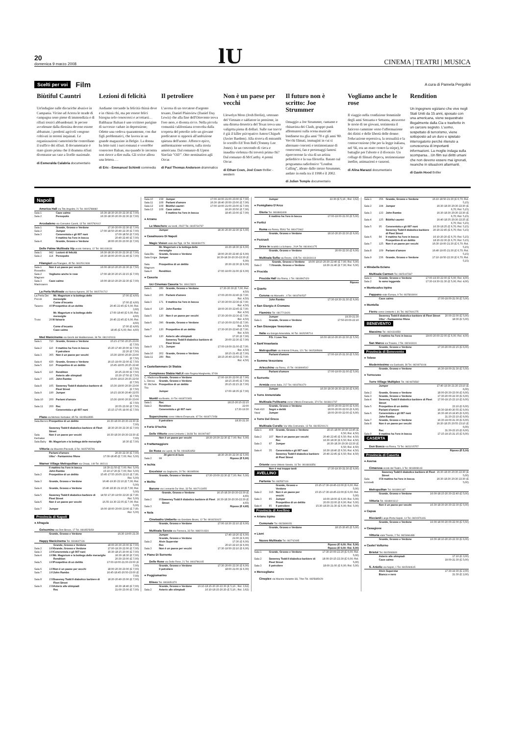20
domenica 9 marzo 2008
lU
CINEMA | TEATRI | MUSICA
Scelti per voi Film A cura di Pamela Pergolini
Biùtiful Cauntri
Un'indagine sulle discariche abusive in Campania. Vicino ad Acerra le strade di campagna sono piene di immondizia e di rifiuti tossici abbandonati: le pecore avvelenate dalla diossina devono essere abbattute, i prodotti agricoli vengono coltivati in terreni inquinati. Le organizzazioni camorristiche controllano il traffico dei rifiuti. Il documentario è stato girato prima che il dramma rifiuti diventasse un caso a livello nazionale.
di Esmeralda Calabria documentario
Lezioni di felicità
Andiamo cercando la felicità chissà dove e in chissà chi, ma per essere felici bisogna solo conoscersi e accettarsi…Balthazar Balsan è uno scrittore parigino di successo caduto in depressione; Odette una vedova quarantenne, con due figli problematici, che lavora in un grande magazzino in Belgio. La donna ha letto tutti i suoi romanzi e vorrebbe conoscere Balsan, ma quando lo incontra non riesce a dire nulla. Gli scrive allora una lettera….
di Eric - Emmanuel Schimtt commedia
Il petroliere
L'ascesa di un cercatore d'argento texano, Daniel Plainview (Daniel Day Lewis) che alla fine dell'Ottocento trova l'oro nero, e diventa ricco. Nella piccola comunità californiana sconvolta dalla scoperta del petrolio solo un giovane predicatore si opporrà all'ambizione spietata dell'uomo. Affresco epico, ambientazione western, sulla storia americana. Dal romanzo di Upton Sinclair "Oil!". Otto nomination agli Oscar.
di Paul Thomas Anderson drammatico
Non è un paese per vecchi
Llewelyn Moss (Josh Brolin), veterano del Vietnam e saldatore in pensione, in una distesa desertica del Texas trova una valigetta piena di dollari. Sulle sue tracce è già il killer psicopatico Anton Chigurh (Javier Bardem). Alla ricerca di entrambi lo sceriffo Ed Tom Bell (Tommy Lee Jones). In un crescendo di cieca e inaudita violenza chi troverà prima chi? Dal romanzo di McCarthy. 4 premi Oscar.
di Ethan Coen, Joel Coen thriller - western
Il futuro non è scritto: Joe Strummer
Omaggio a Joe Strummer, cantante e chitarrista dei Clash, gruppo punk affermatosi sulla scena musicale londinese tra glia anni '70 e gli anni '80. Vecchi filmati, immagini in cui si alternano concerti e testimonianze di conoscenti, fan e personaggi famosi ripercorrono la vita di un artista poliedrico e la sua filosofia. Basato sul programma radiofonico "London Calling", ideato dallo stesso Strummer, andato in onda tra il 1998 e il 2002.
di Julien Temple documentario
Vogliamo anche le rose
Il viaggio nella condizione femminile degli anni Sessanta e Settanta, attraverso le storie di tre giovani, testimonia il faticoso cammino verso l'affermazione dei diritti e delle libertà delle donne: l'educazione repressiva, la sessualità e la contraccezione (che per la legge italiana, nel '66, era un reato contro la stirpe), le battaglie per l'aborto e il divorzio. Un collage di filmati d'epoca, testimonianze inedite, animazioni e canzoni.
di Alina Marazzi documentario
Rendition
Un ingegnere egiziano che vive negli Stati Uniti da 15 anni, sposato con una americana, viene sequestrato illegalmente dalla Cia e trasferito in un carcere segreto. L'uomo, sospettato di terrorismo, viene sottoposto ad un duro e spietato interrogatorio perché ritenuto a conoscenza di importanti informazioni. La moglie indaga sulla scomparsa…Un film sui diritti umani che non devono essere mai ignorati, neanche in situazioni allarmanti.
di Gavin Hood thriller
Napoli
America Hall via Tito Angelini, 21 Tel. 0815788982
| Sala 1 | | Caos calmo | 16:30-18:30-20:30-22:30 (E 7,00) |
| Sala 2 | | Persepolis | 16:30-18:30-20:30-22:30 (E 7,00) |
Arcobaleno via Consalvo Carelli, 13 Tel. 0815782612
| Sala 1 | | Grande, Grosso e Verdone | 17:30-20:00-22:30 (E 7,00) |
| Sala 2 | | Jumper | 17:00-18:50-20:40-22:30 (E 7,00) |
| Sala 3 | | Cenerentola e gli 007 nani | 17:00-18:50 (E 7,00) |
| | | Il mattino ha l'oro in bocca | 20:40-22:40 (E 7,00) |
| Sala 4 | | Grande, Grosso e Verdone | 18:00-20:30-23:00 (E 7,00) |
Delle Palme Multisala Vip vicolo Vetriera, 12 Tel. 081418134
| Sala 1 | 942 | Lezioni di felicità | 16:30-18:30-20:30-22:30 (E 7,00) |
| Sala 2 | 114 | Persepolis | 16:30-18:00-20:00-21:40 (E 7,00) |
Filangieri via Filangieri, 45 Tel. 0812512408
| Sala 1 Rossellini | | Non è un paese per vecchi | 16:00-18:10-20:20-22:30 (E 7,50) |
| Sala 2 Magnani | | Vogliamo anche le rose | 17:00-18:30-20:15-22:15 (E 7,00) |
| Sala 3 Mastroianni | | Caos calmo | 16:00-18:10-20:20-22:30 (E 7,00) |
La Perla Multisala via Nuova Agnano, 35 Tel. 0815701712
| La Perla Dei Piccoli | | Mr. Magorium e la bottega delle meraviglie | 17:00 (E 4,60) |
| | | Come d'incanto | 17:00 (E 4,60) |
| Taranto | 400 | Prospettive di un delitto | 20:45-22:45 (E 6,00; Rid. 3,60) |
| | | Mr. Magorium e la bottega delle meraviglie | 17:00-18:40 (E 6,00; Rid. 4,60) |
| Troisi | 200 | Il falsario | 20:45-22:45 (E 6,00; Rid. 4,60) |
| | | Come d'incanto | 17:00 (E 4,60) |
| | | Caos calmo | 18:45 (E 6,00; Rid. 4,60) |
Med Maxicinema via Giochi del Mediterraneo, 36 Tel. 0812420111
| Sala 1 | 710 | Grande, Grosso e Verdone | 15:15-17:50-20:25-23:00 (E 7,50) |
| Sala 2 | 110 | Il mattino ha l'oro in bocca | 15:20-17:40-20:00 (E 7,50) |
| | | Il petroliere | 22:20 (E 7,50) |
| Sala 3 | 365 | Non è un paese per vecchi | 15:30-18:00-20:30-23:00 (E 7,50) |
| Sala 4 | 430 | Grande, Grosso e Verdone | 16:15-19:00-22:00 (E 7,50) |
| Sala 5 | 110 | Prospettive di un delitto | 15:45-18:05-20:25-22:40 (E 7,50) |
| Sala 6 | 110 | Rendition | 20:25-23:00 (E 7,50) |
| | | Asterix alle olimpiadi | 15:20-17:50 (E 7,50) |
| Sala 7 | 165 | John Rambo | 16:00-18:15-20:35-22:50 (E 7,50) |
| Sala 8 | 165 | Sweeney Todd:Il diabolico barbiere di Fleet Street | 15:30-18:00-20:30-23:00 (E 7,50) |
| Sala 9 | 190 | Jumper | 16:15-18:30-20:40-22:55 (E 7,50) |
| Sala 10 | 200 | Parlami d'amore | 15:30-18:00-20:30-23:00 (E 7,50) |
| Sala 11 | 200 | Rec | 20:55-23:00 (E 7,50) |
| | | Cenerentola e gli 007 nani | 15:15-17:05-19:00 (E 7,50) |
Plaza via Michele Kerbaker, 85 Tel. 0815563555
| Sala Bernini | | Prospettive di un delitto | 16:30-18:30-20:30-22:30 (E 7,00) |
| | | Sweeney Todd:Il diabolico barbiere di Fleet Street | 18:30-20:30-22:30 (E 7,00) |
| Sala Kerbaker | | Non è un paese per vecchi | 16:30-18:30-20:30-22:30 (E 7,00) |
| Sala Baby | | Mr. Magorium e la bottega delle meraviglie | 16:30 (E 7,00) |
Vittoria via Maurizio Piscicelli, 8 Tel. 0815795796
| | | Parlami d'amore | 20:30-22:30 (E 7,00) |
| | | Uibu' - Fantasmino fifone | 17:00-18:45 (E 7,00; Rid. 5,00) |
Warner Village Metropolitan via Chiaia, 149 Tel. 892111
| | | Il mattino ha l'oro in bocca | 19:30-21:50 (E 7,00; Rid. 5,00) |
| | | John Rambo | 15:10-17:20 (E 7,00; Rid. 5,00) |
| Sala 2 | | Prospettive di un delitto | 15:45-17:55-20:05-22:15 (E 7,00; Rid. 5,00) |
| Sala 3 | | Grande, Grosso e Verdone | 16:40-19:20-22:10 (E 7,00; Rid. 5,00) |
| Sala 4 | | Grande, Grosso e Verdone | 15:40-18:20-21:10 (E 7,00; Rid. 5,00) |
| Sala 5 | | Sweeney Todd:Il diabolico barbiere di Fleet Street | 14:50-17:20-19:50-22:20 (E 7,00; Rid. 5,00) |
| Sala 6 | | Non è un paese per vecchi | 16.55-19.30-22.05 (E 7,00; Rid. 5,00) |
| Sala 7 | | Jumper | 16:00-18:00-20:00-22:00 (E 7,00; Rid. 5,00) |
Provincia di Napoli
● Afragola
Gelsomino via Don Bosco, 17 Tel. 0818525659
| | | Grande, Grosso e Verdone | 16:30-19:00-21:30 |
Happy Maxicinema Tel. 0818607136
| | | Grande, Grosso e Verdone | 18:00-20:30-23:00 (E 7,00) |
| Sala 2 | 190 | Grande, Grosso e Verdone | 17:00-19:30-22:00 (E 7,00) |
| Sala 3 | 190 | Cenerentola e gli 007 nani | 16:30-18:15-20:00 (E 7,00) |
| Sala 4 | 190 | Mr. Magorium e la bottega delle meraviglie | 16:30-18:30 (E 7,00) |
| | | Rendition | 20:30-23:00 (E 7,00) |
| Sala 5 | 190 | Prospettive di un delitto | 17:00-19:00-21:00-23:00 (E 7,00) |
| Sala 6 | 190 | Non è un paese per vecchi | 18:00-20:30-23:00 (E 7,00) |
| Sala 7 | 190 | John Rambo | 16:45-18:45-20:50-23:00 (E 7,00) |
| Sala 8 | 158 | Sweeney Todd:Il diabolico barbiere di Fleet Street | 18:20-20:40-23:00 (E 7,00) |
| Sala 9 | 158 | Asterix alle olimpiadi | 16:30-18:40 (E 7,00) |
| | | Rec | 21:00-23:00 (E 7,00) |
| Sala 10 | 158 | Jumper | 17:00-19:00-21:00-23:00 (E 7,00) |
| Sala 11 | 108 | Parlami d'amore | 16:30-18:40-20:50-23:00 (E 7,00) |
| Sala 12 | 108 | Biùtiful cauntri | 17:00-19:00-21:00-23:00 (E 7,00) |
| Sala 13 | 108 | Caos calmo | 16:30-20:50 (E 7,00) |
| | | Il mattino ha l'oro in bocca | 18:45-23:00 (E 7,00) |
● Arzano
Le Maschere via Verdi, 25/37 Tel. 0815734737
| | | Jumper | 18:30-20:30-22:30 (E 5,00) |
● Casalnuovo Di Napoli
Magic Vision viale dei Tigli, 19 Tel. 0818030270
| | | Mr. Magorium e la bottega delle meraviglie | 16:30-18:30 (E 6,00) |
| Sala Blu | | Grande, Grosso e Verdone | 18:00-20:30-22:40 (E 6,00) |
| Sala Grigia | | Jumper | 16:30-18:30-20:30-22:30 (E 6,00) |
| Sala Magnum | | Prospettive di un delitto | 20:30-22:30 (E 6,00) |
| Sala 4 | | Rendition | 17:00-19:00-21:00 (E 6,00) |
● Casoria
Uci Cinemas Casoria Tel. 199123321
| Sala 1 | 289 | Grande, Grosso e Verdone | 17:30-20:30 (E 7,00; Rid. 4,50) |
| Sala 2 | 206 | Parlami d'amore | 17:00-20:00-22:40 (E 7,00; Rid. 4,50) |
| Sala 3 | 171 | Il mattino ha l'oro in bocca | 17:30-20:00-22:30 (E 7,00; Rid. 4,50) |
| Sala 4 | 120 | John Rambo | 18:00-20:30-22:45 (E 7,00; Rid. 4,50) |
| Sala 5 | 120 | Non è un paese per vecchi | 17:30-20:00-22:30 (E 7,00; Rid. 4,50) |
| Sala 6 | 396 | Grande, Grosso e Verdone | 17:10-20:00-22:50 (E 7,00; Rid. 4,50) |
| Sala 7 | 120 | Prospettive di un delitto | 17:30-20:20-22:40 (E 7,00; Rid. 4,50) |
| Sala 8 | 120 | Asterix alle olimpiadi | 17:20 (E 7,00) |
| | | Sweeney Todd:Il diabolico barbiere di Fleet Street | 20:00-22:30 (E 7,00) |
| Sala 9 | 171 | Jumper | 17:00-19:00-21:00 (E 7,00; Rid. 4,50) |
| Sala 10 | 202 | Grande, Grosso e Verdone | 18:15-21:45 (E 7,00) |
| Sala 11 | 289 | Rec | 18:15-20:40-22:50 (E 7,00; Rid. 4,50) |
● Castellammare Di Stabia
Complesso Stabia Hall.it viale Regina Margherita, 37/39
| C. Madonna | | Grande, Grosso e Verdone | 17:00-19:30-22:00 (E 7,00) |
| L. Denza | | Grande, Grosso e Verdone | 18:15-20:45 (E 7,00) |
| M. Michele Tito | | Prospettive di un delitto | 20:15-22:15 (E 7,00) |
| | | Jumper | 17:00-18:35 (E 7,00) |
Montil via Bonito, 10 Tel. 0818722651
| Sala 1 | | Rec | 18:15-20:15-22:15 |
| Sala 2 | | Rendition | 22:00 |
| | | Cenerentola e gli 007 nani | 17:30-19:30 |
Supercinema corso Vittorio Emanuele, 97 Tel. 0818717058
| | | Il petroliere | 18:30-21:30 |
● Forio D'Ischia
Delle Vittorie corso Umberto I, 36/38 Tel. 081997487
| | | Non è un paese per vecchi | 18:30-20:30-22:30 (E 7,00; Rid. 5,00) |
● Frattamaggiore
De Rosa via Lupoli, 46 Tel. 0818351858
| | | 30 giorni di buio | 18:30-20:30-22:30 (E 5,00) |
| Sala 2 | 99 | | Riposo (E 5,00) |
● Ischia
Excelsior via Sogliuzzo, 20 Tel. 081985096
| | | Grande, Grosso e Verdone | 17:30-20:00-22:30 (E 7,00; Rid. 5,00) |
● Melito
Barone via Leonardo Da Vinci, 33 Tel. 0817113455
| | | Grande, Grosso e Verdone | 16:15-18:30-20:30-22:30 (E 4,65) |
| Sala 2 | 85 | Sweeney Todd:Il diabolico barbiere di Fleet Street | 16:30-18:30-20:30-22:30 (E 4,65) |
| Sala 3 | | | Riposo (E 4,65) |
● Nola
Cineteatro Umberto via Giordano Bruno, 12 Tel. 0818231622
| | | Grande, Grosso e Verdone | 17:00-19:30-22:10 (E 6,00) |
Multisala Savoia via Fonseca, 33 Tel. 0882214331
| | | Jumper | 17:40-19:20 (E 6,00) |
| | | Grande, Grosso e Verdone | 21:00 (E 6,00) |
| Sala 2 | | Alvin Superstar | 17:30 (E 6,00) |
| | | Rec | 20:10-22:10 (E 6,00) |
| Sala 3 | | Non è un paese per vecchi | 17:30-19:50-22:10 (E 6,00) |
● Piano Di Sorrento
Delle Rose via Delle Rose, 21 Tel. 0818786165
| | | Grande, Grosso e Verdone | 17:30-20:00-22:30 (E 6,00) |
| | | Il petroliere | 18:00-21:00 (E 6,00) |
● Poggiomarino
Eliseo Tel. 0818651374
| | | Grande, Grosso e Verdone | 16:10-18:15-20:20-22:30 (E 5,16 ; Rid. 3,62) |
| Sala 2 | | Asterix alle olimpiadi | 16:10-18:15-20:20 (E 5,16 ; Rid. 3,62) |
| | | Jumper | 22:30 (E 5,16 ; Rid. 3,62) |
● Pomigliano D'Arco
Gloria Tel. 0818843409
| | | Il mattino ha l'oro in bocca | 17:00-19:00-21:00 (E 5,00) |
● Portici
Roma via Roma, 55/61 Tel. 081472662
| | | Grande, Grosso e Verdone | 18:10-20:20-22:30 (E 6,00) |
● Pozzuoli
Drive In località La Schiana , 20/A Tel. 0818041175
| | | Grande, Grosso e Verdone | 20:00-22:30 (E 6,00) |
Multisala Sofia via Rosini, 12/B Tel. 0813031114
| | | Grande, Grosso e Verdone | 16:00-18:10-20:30-22:40 (E 7,00; Rid. 5,00) |
| Sala 2 | 72 | Grande, Grosso e Verdone | 19:30-21:40 (E 7,00; Rid. 5,00) |
● Procida
Procida Hall Via Roma, 1 Tel. 0818967420
| Riposo |
● Quarto
Corona via Manuello , 4 Tel. 0818760537
| | | John Rambo | 17:30-19:30-21:30 (E 6,00) |
● San Giorgio A Cremano
Flaminio Tel. 0817713426
| | | Jumper | 19:30-21:30 |
| Sala 1 | | Grande, Grosso e Verdone | 17:50-20:00-22:10 |
● San Giuseppe Vesuviano
Italia via Giorgio Amendola, 90 Tel. 0815295714
| | | P.S. I Love You | 16:00-18:10-20:20-22:30 (E 5,50) |
● Sant'Anastasia
Metropolitan via Antonio D'Auria, 121 Tel. 0815305696
| | | Parlami d'amore | 17:00-19:15-21:30 (E 5,50) |
● Somma Vesuviana
Arlecchino via Roma, 15 Tel. 0818994542
| | | Parlami d'amore | 17:00-19:00-21:00 (E 5,00) |
● Sorrento
Armida corso Italia, 217 Tel. 0818781470
| | | Jumper | 16:30-18:30-20:30-22:30 (E 6,00) |
● Torre Annunziata
Multisala Politeama corso Vittorio Emanuele, 374 Tel. 0818611737
| | | Grande, Grosso e Verdone | 18:00-20:00-22:00 (E 6,00) |
| Pelè 410 | | Sogni e delitti | 18:00-20:00-22:00 (E 6,00) |
| Vava' | | Jumper | 18:00-20:00-22:00 (E 6,00) |
● Torre Del Greco
Multisala Corallo Via Villa Comunale, 13 Tel. 08155200121
| Sala 1 | 408 | Grande, Grosso e Verdone | 16:15-18:00-20:30-22:45 (E 6,50; Rid. 4,50) |
| Sala 2 | 107 | Non è un paese per vecchi | 20:40-22:45 (E 6,50; Rid. 4,50) |
| | | Rec | 16:30-18:30 (E 6,50; Rid. 4,50) |
| Sala 3 | 97 | Jumper | 16:30-18:30-20:30-22:30 (E 6,50; Rid. 4,50) |
| Sala 4 | 35 | Cenerentola e gli 007 nani | 16:30-18:40 (E 6,50; Rid. 4,50) |
| | | Sweeney Todd:Il diabolico barbiere di Fleet Street | 20:40-22:45 (E 6,50; Rid. 4,50) |
Oriente corso Vittorio Veneto, 16 Tel. 0818818356
| | | Non è mai troppo tardi | 17:30-19:30-21:30 (E 6,00) |
AVELLINO
Partenio Tel. 082537119
| | | Grande, Grosso e Verdone | 15:15-17:30-19:45-22:00 (E 6,00; Rid. 5,00) |
| Sala 2 | 315 | Non è un paese per vecchi | 15:15-17:30-19:45-22:00 (E 6,00; Rid. 5,00) |
| Sala 3 | 85 | Jumper | 16:00-18:00 (E 6,00; Rid. 5,00) |
| | | Prospettive di un delitto | 20:00-22:00 (E 6,00; Rid. 5,00) |
| Sala 4 | 85 | Il petroliere | 15:30-18:30-21:30 (E 6,00; Rid. 5,00) |
Provincia di Avellino
● Ariano Irpino
Comunale Tel. 0823699151
| | | Grande, Grosso e Verdone | 18:15-20:45 (E 5,00) |
● Lioni
Nuovo Multisala Tel. 082742495
| Riposo (E 6,00; Rid. 5,00) |
| Riposo (E 6,00; Rid. 5,00) |
| Sala 1 | | Grande, Grosso e Verdone | 17:30-20:00-22:20 (E 6,00; Rid. 5,00) |
| Sala 2 | | Sweeney Todd:Il diabolico barbiere di Fleet Street | 18:00-20:15-22:30 (E 6,00; Rid. 5,00) |
| Sala 3 | | Il petroliere | 18:00-21:00 (E 6,00; Rid. 5,00) |
● Mercogliano
Cineplex via Macera Variante SS, 7/bis Tel. 0825685429
| Sala 1 | 356 | Grande, Grosso e Verdone | 16:10-18:50-21:30 (E 6,70; Rid. 5,15) |
| Sala 2 | 194 | Jumper | 16:30-18:30-20:30-22:30 (E 6,70; Rid. 5,15) |
| Sala 3 | 133 | John Rambo | 16:30-18:30-20:30-22:30 (E 6,70; Rid. 5,15) |
| Sala 4 | 125 | Biùtiful cauntri | 16:40-18:35-20:30-22:25 (E 6,70; Rid. 5,15) |
| Sala 5 | 95 | Cenerentola e gli 007 nani | 16:30-18:25 (E 6,70; Rid. 5,15) |
| | | Sweeney Todd:Il diabolico barbiere di Fleet Street | 20:20-22:45 (E 6,70; Rid. 5,15) |
| Sala 6 | 84 | Il mattino ha l'oro in bocca | 16:10-20:20 (E 6,70; Rid. 5,15) |
| | | Prospettive di un delitto | 18:20-22:30 (E 6,70; Rid. 5,15) |
| Sala 7 | 125 | Non è un paese per vecchi | 16:30-19:00-21:30 (E 6,70; Rid. 5,15) |
| Sala 8 | 109 | Parlami d'amore | 16:40-19:05-21:30 (E 6,70; Rid. 5,15) |
| Sala 9 | 236 | Grande, Grosso e Verdone | 17:10-19:50-22:30 (E 6,70; Rid. 5,15) |
● Mirabella Eclano
Multisala Carmen Tel. 0825447367
| Sala 1 | | Grande, Grosso e Verdone | 17:00-19:30-22:00 (E 5,00; Rid. 4,00) |
| Sala 2 | | Io sono leggenda | 17:30-19:30-21:30 (E 5,00; Rid. 4,00) |
● Montecalvo Irpino
Pappano viale Europa, 9 Tel. 0825818004
| | | Caos calmo | 17:00-19:00-21:00 (E 5,00) |
● Montella
Fierro corso Umberto I, 81 Tel. 0827601275
| | | Sweeney Todd:Il diabolico barbiere di Fleet Street | 20:00-22:00 (E 5,00) |
| | | Uibu' - Fantasmino fifone | 18:00 (E 5,00) |
BENEVENTO
Massimo Tel. 0824316559
| | | Il mattino ha l'oro in bocca | 18:00-20:00-22:00 (E 6,00; Rid. 4,00) |
San Marco via Traiano, 2 Tel. 082443101
| | | Grande, Grosso e Verdone | 17:30-20:00-22:15 (E 6,00) |
Provincia di Benevento
● Telese
Modernissimo via Garibaldi, 38 Tel. 0824976106
| | | Grande, Grosso e Verdone | 16:30-19:00-21:30 (E 5,50) |
● Torrecuso
Torre Village Multiplex Tel. 0824876582
| | | Jumper | 17:40-19:30-21:20-23:10 (E 6,00) |
| Sala 2 | | Grande, Grosso e Verdone | 18:00-20:30-23:00 (E 6,00) |
| Sala 3 | | Grande, Grosso e Verdone | 17:30-20:00-22:30 (E 6,00) |
| Sala 4 | | Sweeney Todd:Il diabolico barbiere di Fleet Street | 17:00-19:15-23:10 (E 6,00) |
| Sala 5 | | Prospettive di un delitto | 23:10 (E 6,00) |
| | | Parlami d'amore | 16:30-18:40-20:55 (E 6,00) |
| Sala 6 | | Cenerentola e gli 007 nani | 16:30-18:10-19:45 (E 6,00) |
| | | John Rambo | 21:20-23:10 (E 6,00) |
| Sala 7 | | Grande, Grosso e Verdone | 16:30-19:00-21:30 (E 6,00) |
| Sala 8 | | Non è un paese per vecchi | 16:20-18:35-20:55-23:10 (E 6,00) |
| | | Rec | 21:30-23:15 (E 6,00) |
| Sala 9 | | Il mattino ha l'oro in bocca | 17:15-19:15-21:15 (E 6,00) |
CASERTA
Don Bosco via Roma, 73 Tel. 0823215757
| Riposo (E 5,16) |
Provincia di Caserta
● Aversa
Cimarosa vicolo del Teatro, 3 Tel. 0818908143
| | | Sweeney Todd:Il diabolico barbiere di Fleet Street | 16:30-18:30-20:30-22:30 (E 5,00) |
| Sala Iommelli | 85 | Il mattino ha l'oro in bocca | 16:30-18:30-20:30-22:30 (E 5,00) |
Metropolitan Tel. 0818901187
| | | Grande, Grosso e Verdone | 16:00-18:15-20:30-22:40 (E 5,00) |
Vittoria Tel. 0818901612
| | | Non è un paese per vecchi | 16:30-18:30-20:30-22:30 (E 5,00) |
● Capua
Ricciardi Largo Porta Napoli, 14 Tel. 0824976106
| | | Grande, Grosso e Verdone | 16:00-18:00-20:00-22:00 (E 5,50) |
● Casagiove
Vittoria viale Trieste, 2 Tel. 0823466489
| | | Grande, Grosso e Verdone | 16:00-18:10-20:20-22:30 (E 6,00) |
● Castel Volturno
Bristol Tel. 0815093600
| | | Asterix alle olimpiadi | 17:10 (E 3,00) |
| | | Caos calmo | 19:00-21:30 (E 5,00) |
S. Aniello via Napoli, 1 Tel. 0815094615
| | | Alvin Superstar | 17:30-19:30 (E 2,00) |
| | | Bianco e nero | 21:30 (E 2,00) |